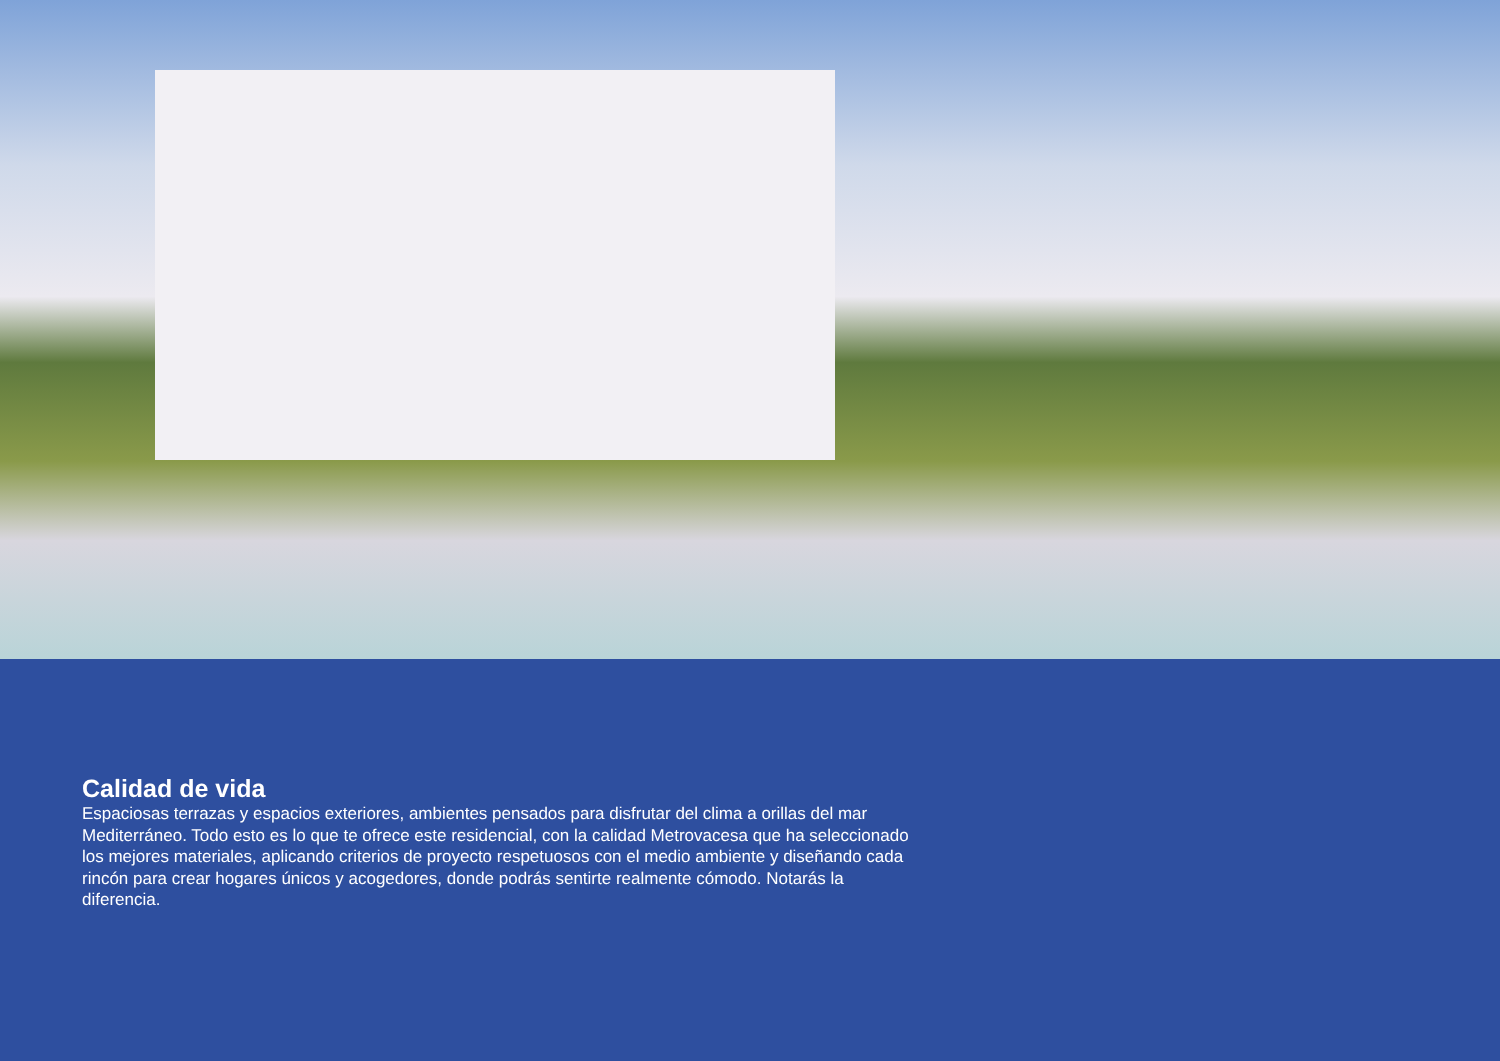Calidad de vida
Espaciosas terrazas y espacios exteriores, ambientes pensados para disfrutar del clima a orillas del mar Mediterráneo. Todo esto es lo que te ofrece este residencial, con la calidad Metrovacesa que ha seleccionado los mejores materiales, aplicando criterios de proyecto respetuosos con el medio ambiente y diseñando cada rincón para crear hogares únicos y acogedores, donde podrás sentirte realmente cómodo. Notarás la diferencia.